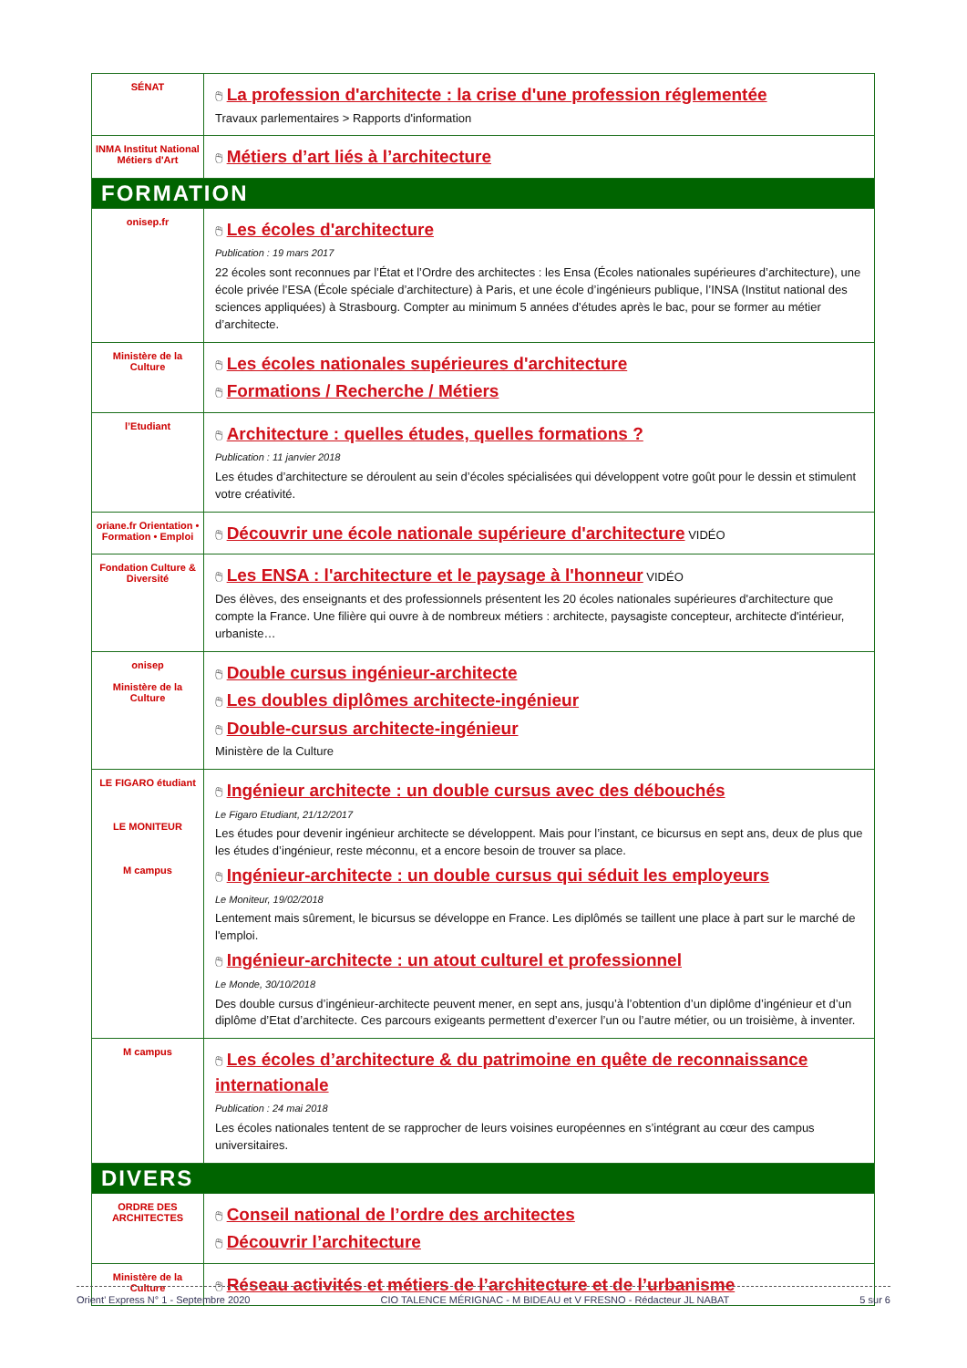| SÉNAT | 🖱 La profession d'architecte : la crise d'une profession réglementée Travaux parlementaires > Rapports d'information |
| INMA Institut National Métiers d'Art | 🖱 Métiers d’art liés à l’architecture |
| FORMATION | |
| onisep.fr | 🖱 Les écoles d'architecture Publication : 19 mars 2017 22 écoles sont reconnues par l’État et l’Ordre des architectes : les Ensa (Écoles nationales supérieures d’architecture), une école privée l’ESA (École spéciale d’architecture) à Paris, et une école d’ingénieurs publique, l’INSA (Institut national des sciences appliquées) à Strasbourg. Compter au minimum 5 années d’études après le bac, pour se former au métier d’architecte. |
| Ministère de la Culture | 🖱 Les écoles nationales supérieures d'architecture 🖱 Formations / Recherche / Métiers |
| l’Etudiant | 🖱 Architecture : quelles études, quelles formations ? Publication : 11 janvier 2018 Les études d’architecture se déroulent au sein d’écoles spécialisées qui développent votre goût pour le dessin et stimulent votre créativité. |
| oriane.fr Orientation • Formation • Emploi | 🖱 Découvrir une école nationale supérieure d'architecture VIDÉO |
| Fondation Culture & Diversité | 🖱 Les ENSA : l'architecture et le paysage à l'honneur VIDÉO Des élèves, des enseignants et des professionnels présentent les 20 écoles nationales supérieures d'architecture que compte la France. Une filière qui ouvre à de nombreux métiers : architecte, paysagiste concepteur, architecte d'intérieur, urbaniste… |
| onisep Ministère de la Culture | 🖱 Double cursus ingénieur-architecte 🖱 Les doubles diplômes architecte-ingénieur 🖱 Double-cursus architecte-ingénieur Ministère de la Culture |
| LE FIGARO étudiant LE MONITEUR M campus | 🖱 Ingénieur architecte : un double cursus avec des débouchés Le Figaro Etudiant, 21/12/2017 Les études pour devenir ingénieur architecte se développent. Mais pour l’instant, ce bicursus en sept ans, deux de plus que les études d’ingénieur, reste méconnu, et a encore besoin de trouver sa place. 🖱 Ingénieur-architecte : un double cursus qui séduit les employeurs Le Moniteur, 19/02/2018 Lentement mais sûrement, le bicursus se développe en France. Les diplômés se taillent une place à part sur le marché de l'emploi. 🖱 Ingénieur-architecte : un atout culturel et professionnel Le Monde, 30/10/2018 Des double cursus d’ingénieur-architecte peuvent mener, en sept ans, jusqu’à l’obtention d’un diplôme d’ingénieur et d’un diplôme d’Etat d’architecte. Ces parcours exigeants permettent d’exercer l’un ou l’autre métier, ou un troisième, à inventer. |
| M campus | 🖱 Les écoles d’architecture & du patrimoine en quête de reconnaissance internationale Publication : 24 mai 2018 Les écoles nationales tentent de se rapprocher de leurs voisines européennes en s’intégrant au cœur des campus universitaires. |
| DIVERS | |
| ORDRE DES ARCHITECTES | 🖱 Conseil national de l’ordre des architectes 🖱 Découvrir l’architecture |
| Ministère de la Culture | 🖱 Réseau activités et métiers de l’architecture et de l’urbanisme |
Orient’ Express N° 1 - Septembre 2020 CIO TALENCE MÉRIGNAC - M BIDEAU et V FRESNO - Rédacteur JL NABAT 5 sur 6